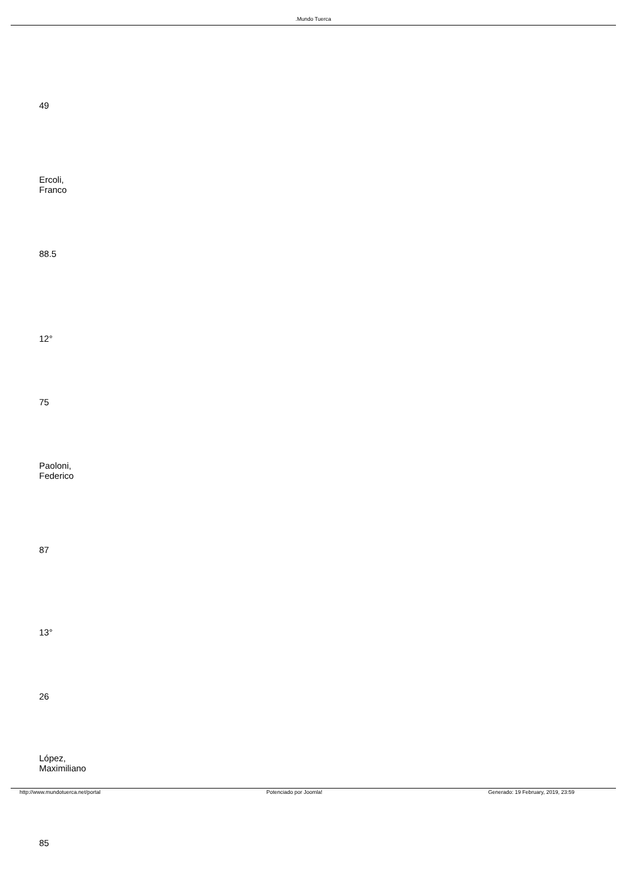.Mundo Tuerca
| 49 |
| Ercoli, Franco |
| 88.5 |
| 12° |
| 75 |
| Paoloni, Federico |
| 87 |
| 13° |
| 26 |
| López, Maximiliano |
| 85 |
http://www.mundotuerca.net/portal Potenciado por Joomla! Generado: 19 February, 2019, 23:59